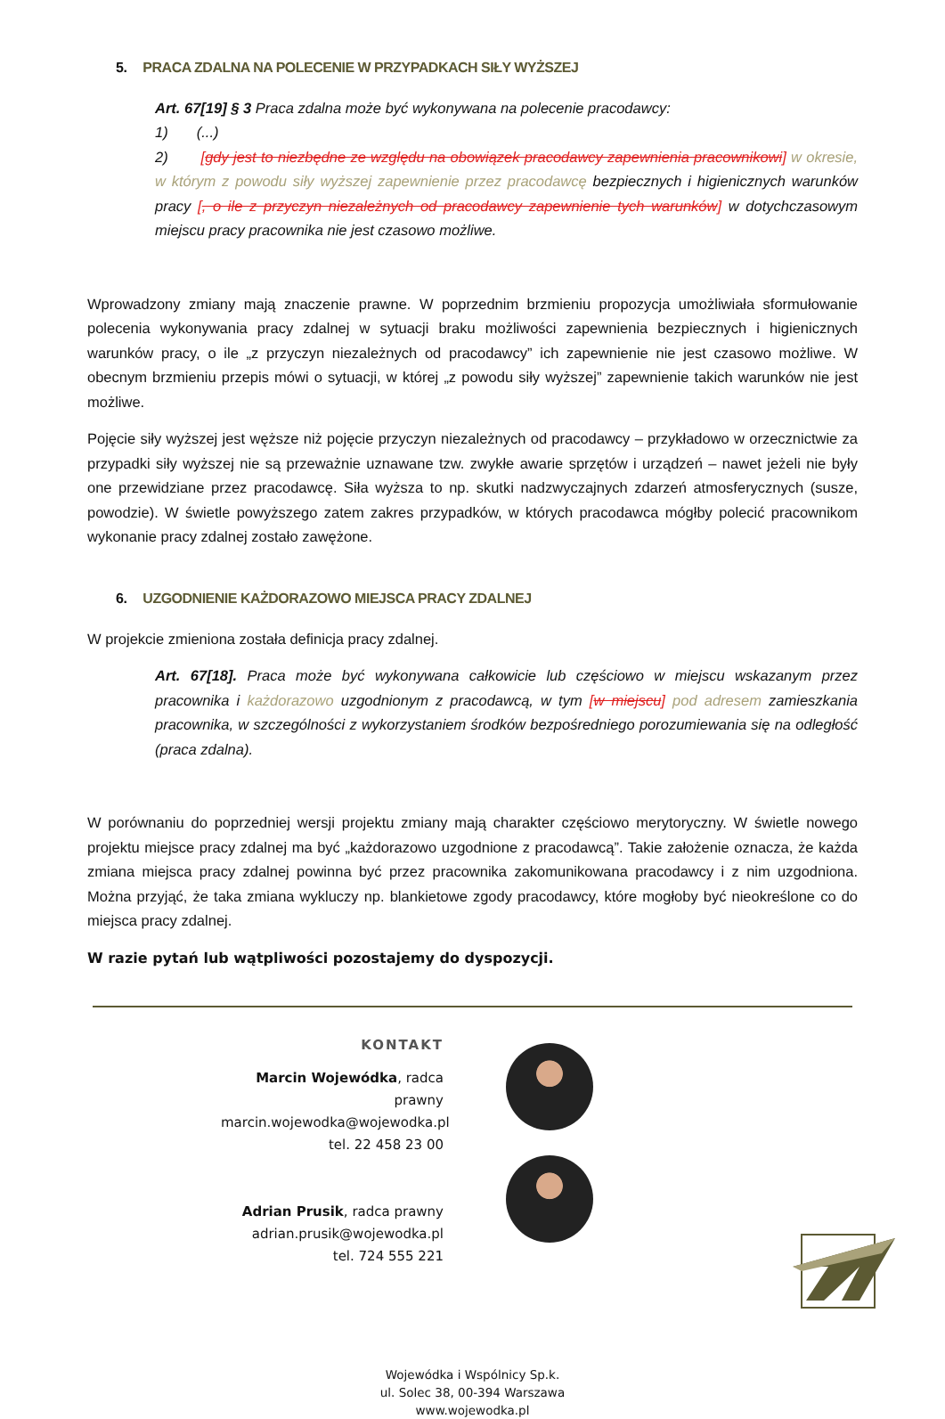5. PRACA ZDALNA NA POLECENIE W PRZYPADKACH SIŁY WYŻSZEJ
Art. 67[19] § 3 Praca zdalna może być wykonywana na polecenie pracodawcy:
1) (...)
2) [gdy jest to niezbędne ze względu na obowiązek pracodawcy zapewnienia pracownikowi] w okresie, w którym z powodu siły wyższej zapewnienie przez pracodawcę bezpiecznych i higienicznych warunków pracy [, o ile z przyczyn niezależnych od pracodawcy zapewnienie tych warunków] w dotychczasowym miejscu pracy pracownika nie jest czasowo możliwe.
Wprowadzony zmiany mają znaczenie prawne. W poprzednim brzmieniu propozycja umożliwiała sformułowanie polecenia wykonywania pracy zdalnej w sytuacji braku możliwości zapewnienia bezpiecznych i higienicznych warunków pracy, o ile „z przyczyn niezależnych od pracodawcy” ich zapewnienie nie jest czasowo możliwe. W obecnym brzmieniu przepis mówi o sytuacji, w której „z powodu siły wyższej” zapewnienie takich warunków nie jest możliwe.
Pojęcie siły wyższej jest węższe niż pojęcie przyczyn niezależnych od pracodawcy – przykładowo w orzecznictwie za przypadki siły wyższej nie są przeważnie uznawane tzw. zwykłe awarie sprzętów i urządzeń – nawet jeżeli nie były one przewidziane przez pracodawcę. Siła wyższa to np. skutki nadzwyczajnych zdarzeń atmosferycznych (susze, powodzie). W świetle powyższego zatem zakres przypadków, w których pracodawca mógłby polecić pracownikom wykonanie pracy zdalnej zostało zawężone.
6. UZGODNIENIE KAŻDORAZOWO MIEJSCA PRACY ZDALNEJ
W projekcie zmieniona została definicja pracy zdalnej.
Art. 67[18]. Praca może być wykonywana całkowicie lub częściowo w miejscu wskazanym przez pracownika i każdorazowo uzgodnionym z pracodawcą, w tym [w miejscu] pod adresem zamieszkania pracownika, w szczególności z wykorzystaniem środków bezpośredniego porozumiewania się na odległość (praca zdalna).
W porównaniu do poprzedniej wersji projektu zmiany mają charakter częściowo merytoryczny. W świetle nowego projektu miejsce pracy zdalnej ma być „każdorazowo uzgodnione z pracodawcą”. Takie założenie oznacza, że każda zmiana miejsca pracy zdalnej powinna być przez pracownika zakomunikowana pracodawcy i z nim uzgodniona. Można przyjąć, że taka zmiana wykluczy np. blankietowe zgody pracodawcy, które mogłoby być nieokreślone co do miejsca pracy zdalnej.
W razie pytań lub wątpliwości pozostajemy do dyspozycji.
KONTAKT
Marcin Wojewódka, radca prawny
marcin.wojewodka@wojewodka.pl
tel. 22 458 23 00
Adrian Prusik, radca prawny
adrian.prusik@wojewodka.pl
tel. 724 555 221
Wojewódka i Wspólnicy Sp.k.
ul. Solec 38, 00-394 Warszawa
www.wojewodka.pl